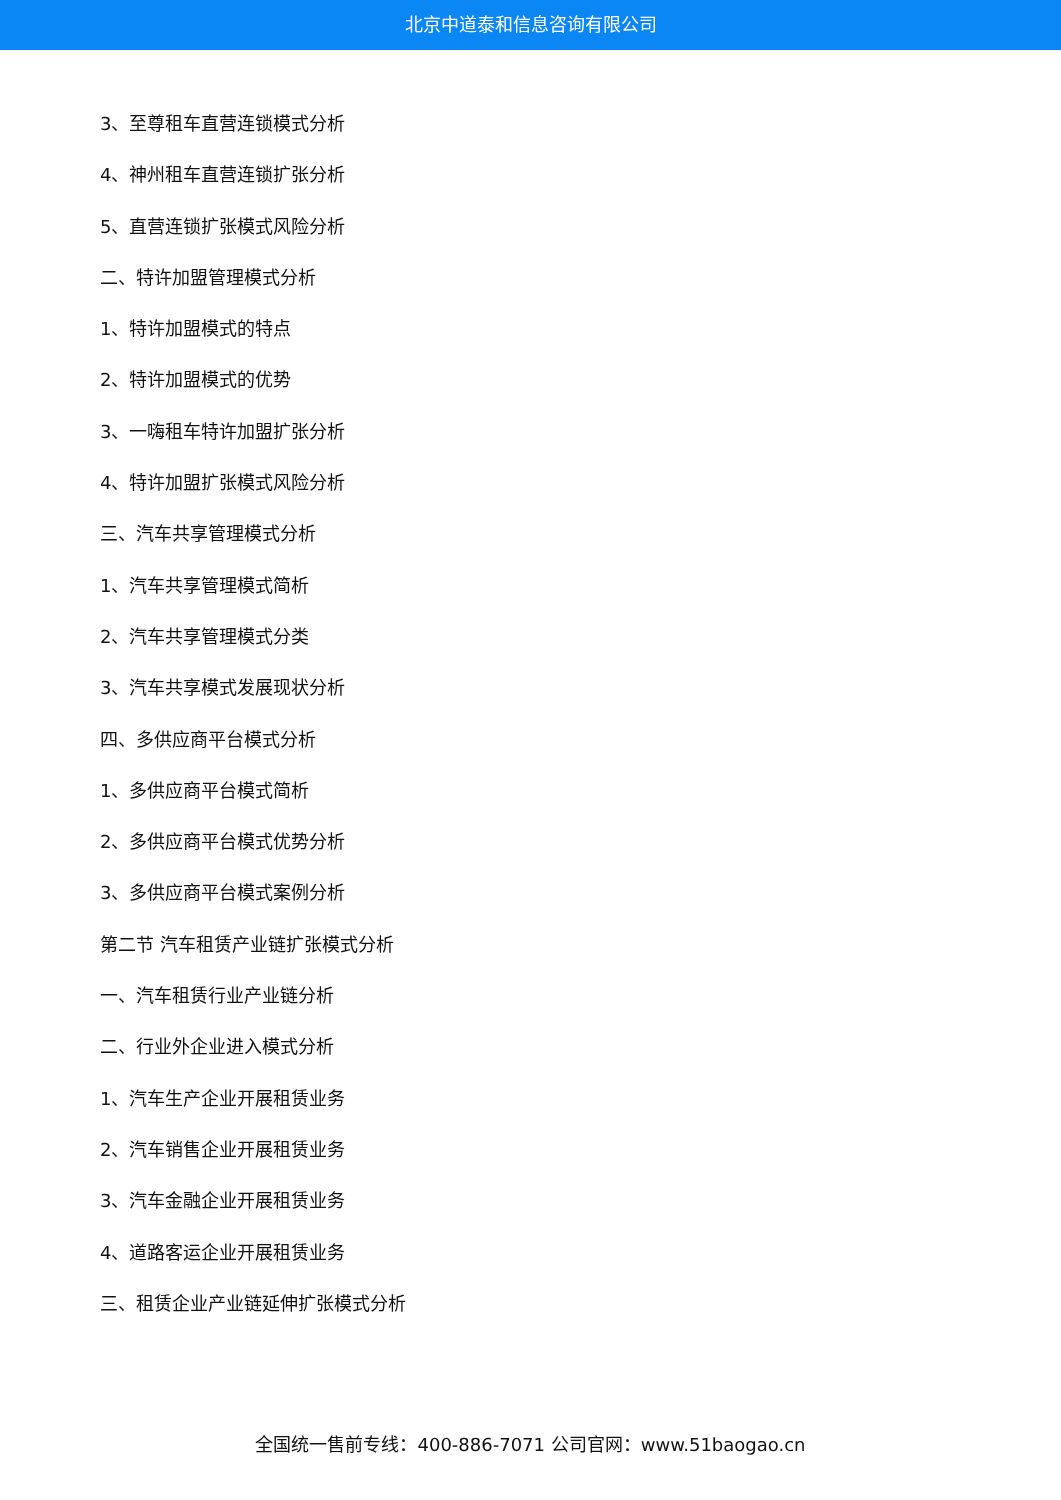北京中道泰和信息咨询有限公司
3、至尊租车直营连锁模式分析
4、神州租车直营连锁扩张分析
5、直营连锁扩张模式风险分析
二、特许加盟管理模式分析
1、特许加盟模式的特点
2、特许加盟模式的优势
3、一嗨租车特许加盟扩张分析
4、特许加盟扩张模式风险分析
三、汽车共享管理模式分析
1、汽车共享管理模式简析
2、汽车共享管理模式分类
3、汽车共享模式发展现状分析
四、多供应商平台模式分析
1、多供应商平台模式简析
2、多供应商平台模式优势分析
3、多供应商平台模式案例分析
第二节 汽车租赁产业链扩张模式分析
一、汽车租赁行业产业链分析
二、行业外企业进入模式分析
1、汽车生产企业开展租赁业务
2、汽车销售企业开展租赁业务
3、汽车金融企业开展租赁业务
4、道路客运企业开展租赁业务
三、租赁企业产业链延伸扩张模式分析
全国统一售前专线：400-886-7071 公司官网：www.51baogao.cn